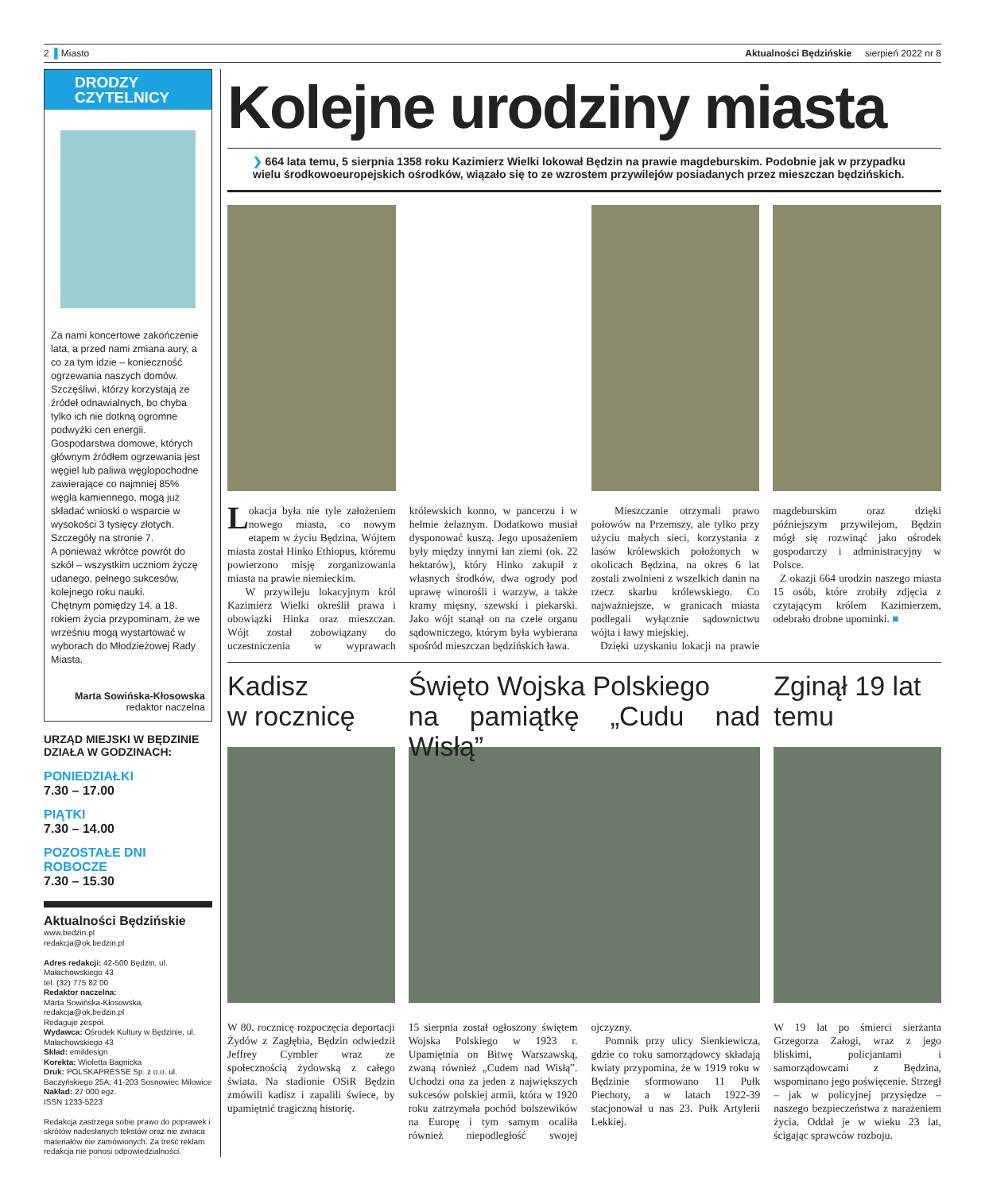2 ▌Miasto Aktualności Będzińskie sierpień 2022 nr 8
DRODZY
CZYTELNICY
Za nami koncertowe zakończenie lata, a przed nami zmiana aury, a co za tym idzie – konieczność ogrzewania naszych domów. Szczęśliwi, którzy korzystają ze źródeł odnawialnych, bo chyba tylko ich nie dotkną ogromne podwyżki cen energii. Gospodarstwa domowe, których głównym źródłem ogrzewania jest węgiel lub paliwa węglopochodne zawierające co najmniej 85% węgla kamiennego, mogą już składać wnioski o wsparcie w wysokości 3 tysięcy złotych. Szczegóły na stronie 7.
A ponieważ wkrótce powrót do szkół – wszystkim uczniom życzę udanego, pełnego sukcesów, kolejnego roku nauki.
Chętnym pomiędzy 14. a 18. rokiem życia przypominam, że we wrześniu mogą wystartować w wyborach do Młodzieżowej Rady Miasta.
Marta Sowińska-Kłosowska
redaktor naczelna
URZĄD MIEJSKI W BĘDZINIE DZIAŁA W GODZINACH:
PONIEDZIAŁKI
7.30 – 17.00
PIĄTKI
7.30 – 14.00
POZOSTAŁE DNI ROBOCZE
7.30 – 15.30
Aktualności Będzińskie
www.bedzin.pl
redakcja@ok.bedzin.pl
Adres redakcji: 42-500 Będzin, ul. Małachowskiego 43
tel. (32) 775 82 00
Redaktor naczelna:
Marta Sowińska-Kłosowska, redakcja@ok.bedzin.pl
Redaguje zespół.
Wydawca: Ośrodek Kultury w Będzinie, ul. Małachowskiego 43
Skład: emildesign
Korekta: Wioletta Bagnicka
Druk: POLSKAPRESSE Sp. z o.o. ul. Baczyńskiego 25A, 41-203 Sosnowiec Milowice
Nakład: 27 000 egz.
ISSN 1233-5223
Redakcja zastrzega sobie prawo do poprawek i skrótów nadesłanych tekstów oraz nie zwraca materiałów nie zamówionych. Za treść reklam redakcja nie ponosi odpowiedzialności.
Kolejne urodziny miasta
❯ 664 lata temu, 5 sierpnia 1358 roku Kazimierz Wielki lokował Będzin na prawie magdeburskim. Podobnie jak w przypadku wielu środkowoeuropejskich ośrodków, wiązało się to ze wzrostem przywilejów posiadanych przez mieszczan będzińskich.
Lokacja była nie tyle założeniem nowego miasta, co nowym etapem w życiu Będzina. Wójtem miasta został Hinko Ethiopus, któremu powierzono misję zorganizowania miasta na prawie niemieckim.
W przywileju lokacyjnym król Kazimierz Wielki określił prawa i obowiązki Hinka oraz mieszczan. Wójt został zobowiązany do uczestniczenia w wyprawach królewskich konno, w pancerzu i w hełmie żelaznym. Dodatkowo musiał dysponować kuszą. Jego uposażeniem były między innymi łan ziemi (ok. 22 hektarów), który Hinko zakupił z własnych środków, dwa ogrody pod uprawę winorośli i warzyw, a także kramy mięsny, szewski i piekarski. Jako wójt stanął on na czele organu sądowniczego, którym była wybierana spośród mieszczan będzińskich ława.
Mieszczanie otrzymali prawo połowów na Przemszy, ale tylko przy użyciu małych sieci, korzystania z lasów królewskich położonych w okolicach Będzina, na okres 6 lat zostali zwolnieni z wszelkich danin na rzecz skarbu królewskiego. Co najważniejsze, w granicach miasta podlegali wyłącznie sądownictwu wójta i ławy miejskiej.
Dzięki uzyskaniu lokacji na prawie magdeburskim oraz dzięki późniejszym przywilejom, Będzin mógł się rozwinąć jako ośrodek gospodarczy i administracyjny w Polsce.
Z okazji 664 urodzin naszego miasta 15 osób, które zrobiły zdjęcia z czytającym królem Kazimierzem, odebrało drobne upominki. ■
Kadisz
w rocznicę
W 80. rocznicę rozpoczęcia deportacji Żydów z Zagłębia, Będzin odwiedził Jeffrey Cymbler wraz ze społecznością żydowską z całego świata. Na stadionie OSiR Będzin zmówili kadisz i zapalili świece, by upamiętnić tragiczną historię.
Święto Wojska Polskiego
na pamiątkę „Cudu nad Wisłą”
15 sierpnia został ogłoszony świętem Wojska Polskiego w 1923 r. Upamiętnia on Bitwę Warszawską, zwaną również „Cudem nad Wisłą”. Uchodzi ona za jeden z największych sukcesów polskiej armii, która w 1920 roku zatrzymała pochód bolszewików na Europę i tym samym ocaliła również niepodległość swojej ojczyzny.
Pomnik przy ulicy Sienkiewicza, gdzie co roku samorządowcy składają kwiaty przypomina, że w 1919 roku w Będzinie sformowano 11 Pułk Piechoty, a w latach 1922-39 stacjonował u nas 23. Pułk Artylerii Lekkiej.
Zginął 19 lat
temu
W 19 lat po śmierci sierżanta Grzegorza Załogi, wraz z jego bliskimi, policjantami i samorządowcami z Będzina, wspominano jego poświęcenie. Strzegł – jak w policyjnej przysiędze – naszego bezpieczeństwa z narażeniem życia. Oddał je w wieku 23 lat, ścigając sprawców rozboju.